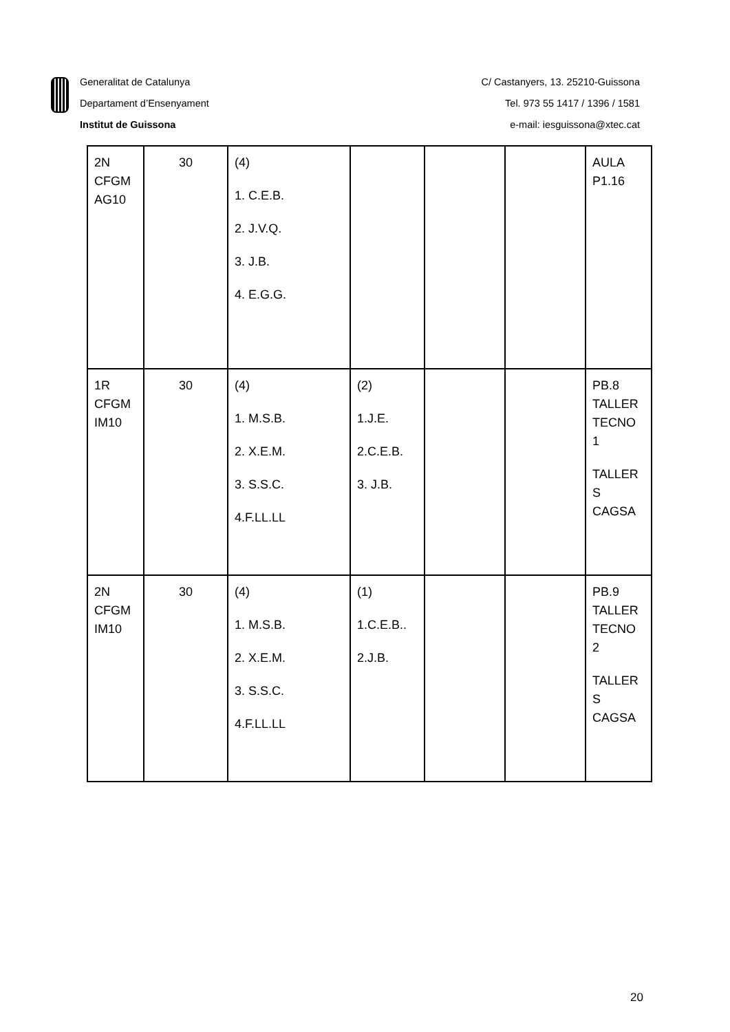Generalitat de Catalunya
Departament d’Ensenyament
Institut de Guissona
C/ Castanyers, 13. 25210-Guissona
Tel. 973 55 1417 / 1396 / 1581
e-mail: iesguissona@xtec.cat
| 2N CFGM AG10 | 30 | (4) 1. C.E.B. 2. J.V.Q. 3. J.B. 4. E.G.G. | | | | AULA P1.16 |
| 1R CFGM IM10 | 30 | (4) 1. M.S.B. 2. X.E.M. 3. S.S.C. 4.F.LL.LL | (2) 1.J.E. 2.C.E.B. 3. J.B. | | | PB.8 TALLER TECNO 1 TALLER S CAGSA |
| 2N CFGM IM10 | 30 | (4) 1. M.S.B. 2. X.E.M. 3. S.S.C. 4.F.LL.LL | (1) 1.C.E.B.. 2.J.B. | | | PB.9 TALLER TECNO 2 TALLER S CAGSA |
20